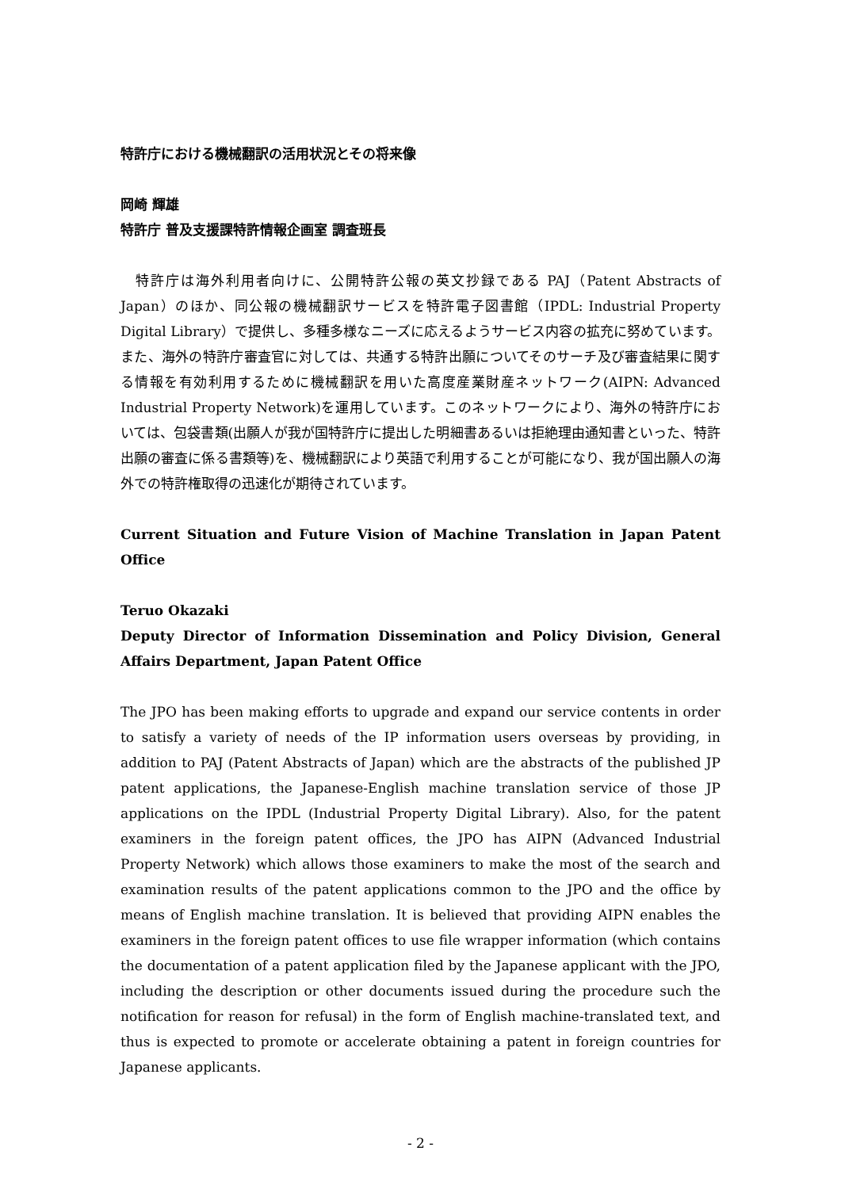特許庁における機械翻訳の活用状況とその将来像
岡崎 輝雄
特許庁 普及支援課特許情報企画室 調査班長
　特許庁は海外利用者向けに、公開特許公報の英文抄録である PAJ（Patent Abstracts of Japan）のほか、同公報の機械翻訳サービスを特許電子図書館（IPDL: Industrial Property Digital Library）で提供し、多種多様なニーズに応えるようサービス内容の拡充に努めています。また、海外の特許庁審査官に対しては、共通する特許出願についてそのサーチ及び審査結果に関する情報を有効利用するために機械翻訳を用いた高度産業財産ネットワーク(AIPN: Advanced Industrial Property Network)を運用しています。このネットワークにより、海外の特許庁においては、包袋書類(出願人が我が国特許庁に提出した明細書あるいは拒絶理由通知書といった、特許出願の審査に係る書類等)を、機械翻訳により英語で利用することが可能になり、我が国出願人の海外での特許権取得の迅速化が期待されています。
Current Situation and Future Vision of Machine Translation in Japan Patent Office
Teruo Okazaki
Deputy Director of Information Dissemination and Policy Division, General Affairs Department, Japan Patent Office
The JPO has been making efforts to upgrade and expand our service contents in order to satisfy a variety of needs of the IP information users overseas by providing, in addition to PAJ (Patent Abstracts of Japan) which are the abstracts of the published JP patent applications, the Japanese-English machine translation service of those JP applications on the IPDL (Industrial Property Digital Library). Also, for the patent examiners in the foreign patent offices, the JPO has AIPN (Advanced Industrial Property Network) which allows those examiners to make the most of the search and examination results of the patent applications common to the JPO and the office by means of English machine translation. It is believed that providing AIPN enables the examiners in the foreign patent offices to use file wrapper information (which contains the documentation of a patent application filed by the Japanese applicant with the JPO, including the description or other documents issued during the procedure such the notification for reason for refusal) in the form of English machine-translated text, and thus is expected to promote or accelerate obtaining a patent in foreign countries for Japanese applicants.
- 2 -